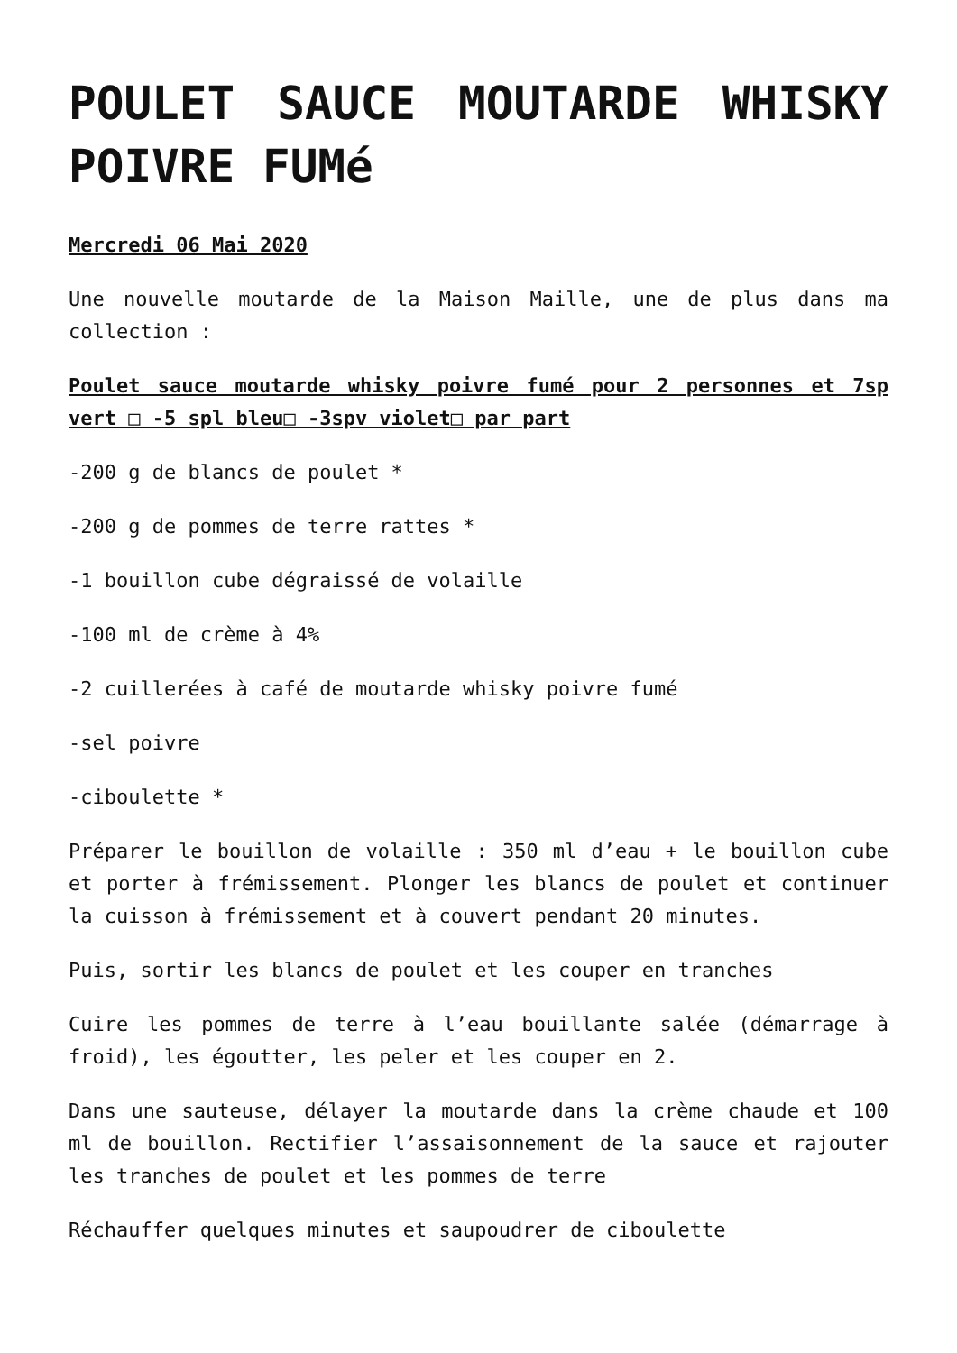POULET SAUCE MOUTARDE WHISKY POIVRE FUMé
Mercredi 06 Mai 2020
Une nouvelle moutarde de la Maison Maille, une de plus dans ma collection :
Poulet sauce moutarde whisky poivre fumé pour 2 personnes et 7sp vert □ -5 spl bleu□ -3spv violet□ par part
-200 g de blancs de poulet *
-200 g de pommes de terre rattes *
-1 bouillon cube dégraissé de volaille
-100 ml de crème à 4%
-2 cuillerées à café de moutarde whisky poivre fumé
-sel poivre
-ciboulette *
Préparer le bouillon de volaille : 350 ml d’eau + le bouillon cube et porter à frémissement. Plonger les blancs de poulet et continuer la cuisson à frémissement et à couvert pendant 20 minutes.
Puis, sortir les blancs de poulet et les couper en tranches
Cuire les pommes de terre à l’eau bouillante salée (démarrage à froid), les égoutter, les peler et les couper en 2.
Dans une sauteuse, délayer la moutarde dans la crème chaude et 100 ml de bouillon. Rectifier l’assaisonnement de la sauce et rajouter les tranches de poulet et les pommes de terre
Réchauffer quelques minutes et saupoudrer de ciboulette